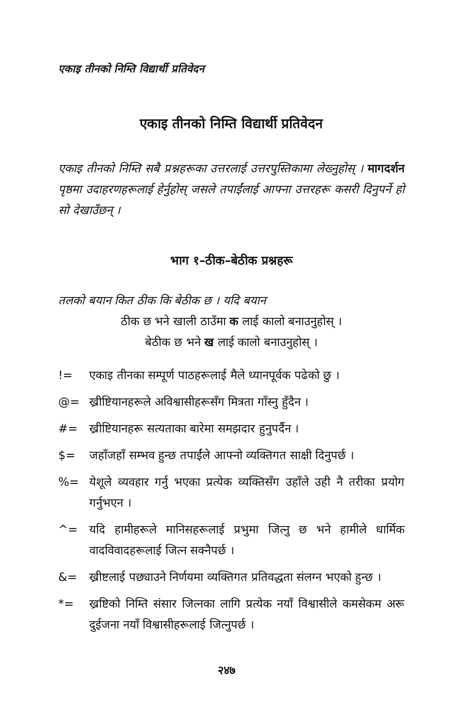एकाइ तीनको निम्ति विद्यार्थी प्रतिवेदन
एकाइ तीनको निम्ति विद्यार्थी प्रतिवेदन
एकाइ तीनको निम्ति सबै प्रश्नहरूका उत्तरलाई उत्तरपुस्तिकामा लेख्नुहोस् । मागदर्शन पृष्ठमा उदाहरणहरूलाई हेर्नुहोस् जसले तपाईंलाई आफ्ना उत्तरहरू कसरी दिनुपर्ने हो सो देखाउँछन् ।
भाग १–ठीक–बेठीक प्रश्नहरू
तलको बयान कित ठीक कि बेठीक छ । यदि बयान
ठीक छ भने खाली ठाउँमा क लाई कालो बनाउनुहोस् ।
बेठीक छ भने ख लाई कालो बनाउनुहोस् ।
!= एकाइ तीनका सम्पूर्ण पाठहरूलाई मैले ध्यानपूर्वक पढेको छु ।
@= ख्रीष्टियानहरूले अविश्वासीहरूसँग मित्रता गाँस्नु हुँदैन ।
#= ख्रीष्टियानहरू सत्यताका बारेमा समझदार हुनुपर्दैन ।
$= जहाँजहाँ सम्भव हुन्छ तपाईंले आफ्नो व्यक्तिगत साक्षी दिनुपर्छ ।
%= येशूले व्यवहार गर्नु भएका प्रत्येक व्यक्तिसँग उहाँले उही नै तरीका प्रयोग गर्नुभएन ।
^= यदि हामीहरूले मानिसहरूलाई प्रभुमा जित्नु छ भने हामीले धार्मिक वादविवादहरूलाई जित्न सक्नैपर्छ ।
&= ख्रीष्टलाई पछ्याउने निर्णयमा व्यक्तिगत प्रतिवद्धता संलग्न भएको हुन्छ ।
*= ख्रष्टिको निम्ति संसार जित्नका लागि प्रत्येक नयाँ विश्वासीले कमसेकम अरू दुईजना नयाँ विश्वासीहरूलाई जित्नुपर्छ ।
२४७